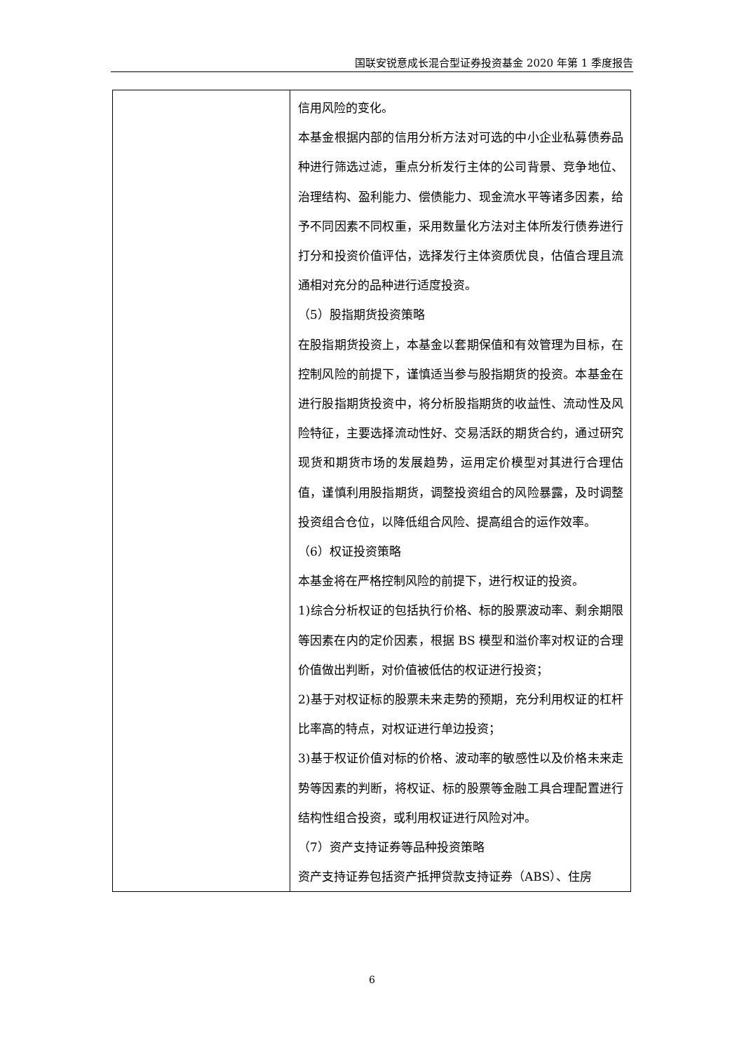国联安锐意成长混合型证券投资基金 2020 年第 1 季度报告
| | 信用风险的变化。 本基金根据内部的信用分析方法对可选的中小企业私募债券品种进行筛选过滤，重点分析发行主体的公司背景、竞争地位、治理结构、盈利能力、偿债能力、现金流水平等诸多因素，给予不同因素不同权重，采用数量化方法对主体所发行债券进行打分和投资价值评估，选择发行主体资质优良，估值合理且流通相对充分的品种进行适度投资。 （5）股指期货投资策略 在股指期货投资上，本基金以套期保值和有效管理为目标，在控制风险的前提下，谨慎适当参与股指期货的投资。本基金在进行股指期货投资中，将分析股指期货的收益性、流动性及风险特征，主要选择流动性好、交易活跃的期货合约，通过研究现货和期货市场的发展趋势，运用定价模型对其进行合理估值，谨慎利用股指期货，调整投资组合的风险暴露，及时调整投资组合仓位，以降低组合风险、提高组合的运作效率。 （6）权证投资策略 本基金将在严格控制风险的前提下，进行权证的投资。 1)综合分析权证的包括执行价格、标的股票波动率、剩余期限等因素在内的定价因素，根据 BS 模型和溢价率对权证的合理价值做出判断，对价值被低估的权证进行投资； 2)基于对权证标的股票未来走势的预期，充分利用权证的杠杆比率高的特点，对权证进行单边投资； 3)基于权证价值对标的价格、波动率的敏感性以及价格未来走势等因素的判断，将权证、标的股票等金融工具合理配置进行结构性组合投资，或利用权证进行风险对冲。 （7）资产支持证券等品种投资策略 资产支持证券包括资产抵押贷款支持证券（ABS）、住房 |
6